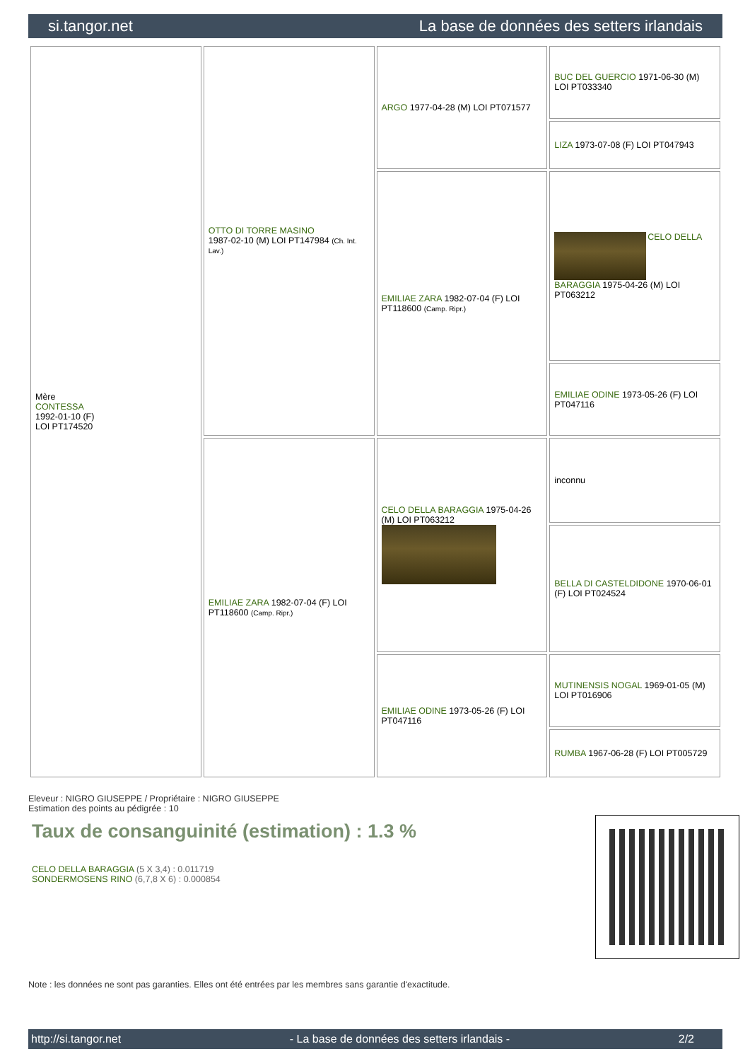si.tangor.net La base de données des setters irlandais
| Mère CONTESSA 1992-01-10 (F) LOI PT174520 | OTTO DI TORRE MASINO 1987-02-10 (M) LOI PT147984 (Ch. Int. Lav.) | ARGO 1977-04-28 (M) LOI PT071577 | BUC DEL GUERCIO 1971-06-30 (M) LOI PT033340 |
| | | | LIZA 1973-07-08 (F) LOI PT047943 |
| | | EMILIAE ZARA 1982-07-04 (F) LOI PT118600 (Camp. Ripr.) | CELO DELLA BARAGGIA 1975-04-26 (M) LOI PT063212 |
| | | | EMILIAE ODINE 1973-05-26 (F) LOI PT047116 |
| | EMILIAE ZARA 1982-07-04 (F) LOI PT118600 (Camp. Ripr.) | CELO DELLA BARAGGIA 1975-04-26 (M) LOI PT063212 | inconnu |
| | | | BELLA DI CASTELDIDONE 1970-06-01 (F) LOI PT024524 |
| | | EMILIAE ODINE 1973-05-26 (F) LOI PT047116 | MUTINENSIS NOGAL 1969-01-05 (M) LOI PT016906 |
| | | | RUMBA 1967-06-28 (F) LOI PT005729 |
Eleveur : NIGRO GIUSEPPE / Propriétaire : NIGRO GIUSEPPE
Estimation des points au pédigrée : 10
Taux de consanguinité (estimation) : 1.3 %
CELO DELLA BARAGGIA (5 X 3,4) : 0.011719
SONDERMOSENS RINO (6,7,8 X 6) : 0.000854
Note : les données ne sont pas garanties. Elles ont été entrées par les membres sans garantie d'exactitude.
http://si.tangor.net - La base de données des setters irlandais - 2/2